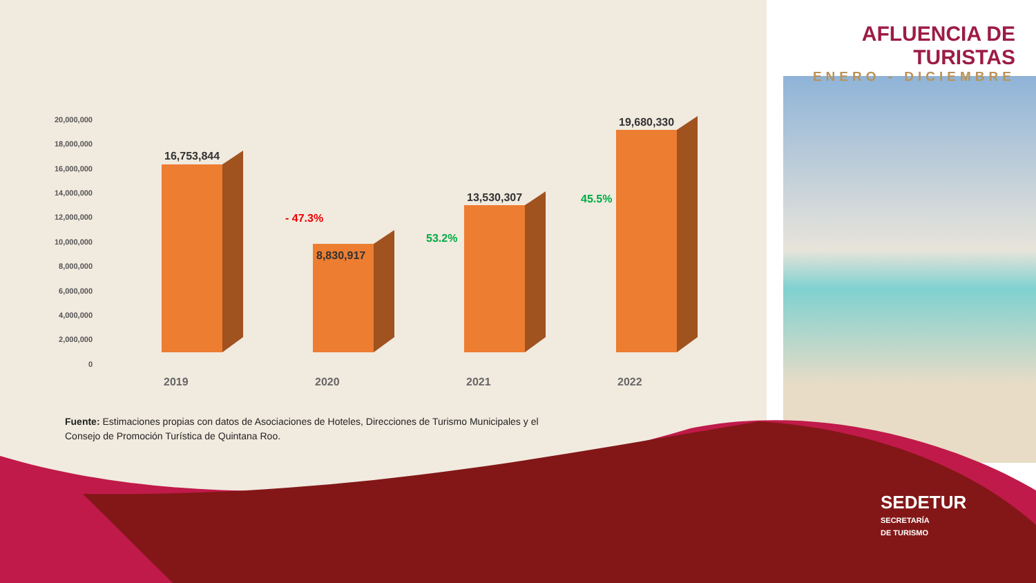AFLUENCIA DE TURISTAS
ENERO - DICIEMBRE
20,000,000
18,000,000
16,000,000
14,000,000
12,000,000
10,000,000
8,000,000
6,000,000
4,000,000
2,000,000
0
16,753,844
8,830,917
13,530,307
19,680,330
- 47.3%
53.2%
45.5%
2019
2020
2021
2022
Fuente: Estimaciones propias con datos de Asociaciones de Hoteles, Direcciones de Turismo Municipales y el Consejo de Promoción Turística de Quintana Roo.
SEDETUR
SECRETARÍA
DE TURISMO